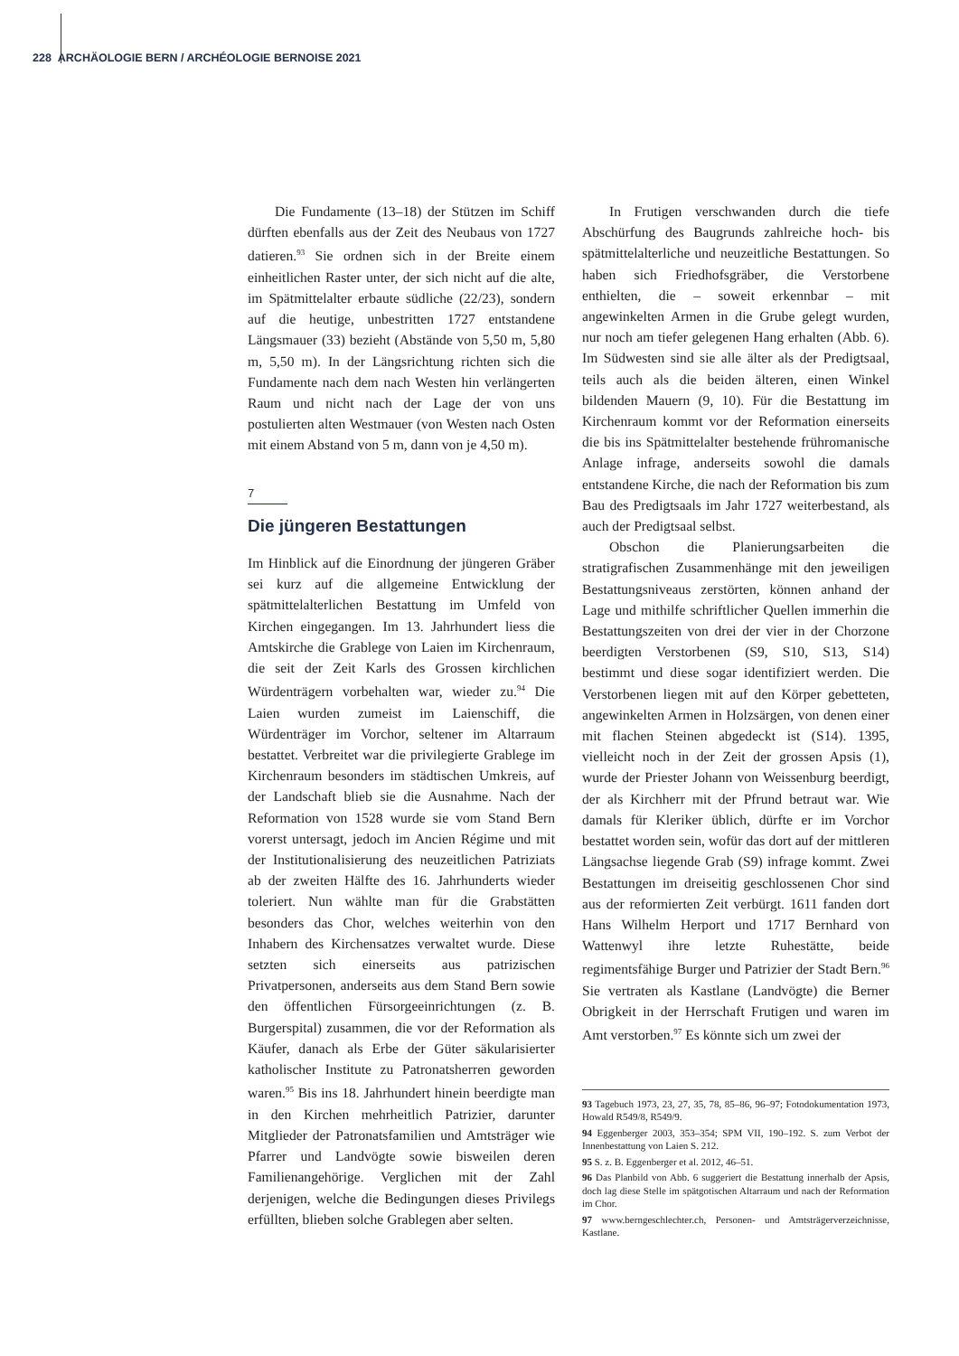228 ARCHÄOLOGIE BERN / ARCHÉOLOGIE BERNOISE 2021
Die Fundamente (13–18) der Stützen im Schiff dürften ebenfalls aus der Zeit des Neubaus von 1727 datieren.<sup>93</sup> Sie ordnen sich in der Breite einem einheitlichen Raster unter, der sich nicht auf die alte, im Spätmittelalter erbaute südliche (22/23), sondern auf die heutige, unbestritten 1727 entstandene Längsmauer (33) bezieht (Abstände von 5,50 m, 5,80 m, 5,50 m). In der Längsrichtung richten sich die Fundamente nach dem nach Westen hin verlängerten Raum und nicht nach der Lage der von uns postulierten alten Westmauer (von Westen nach Osten mit einem Abstand von 5 m, dann von je 4,50 m).
7
Die jüngeren Bestattungen
Im Hinblick auf die Einordnung der jüngeren Gräber sei kurz auf die allgemeine Entwicklung der spätmittelalterlichen Bestattung im Umfeld von Kirchen eingegangen. Im 13. Jahrhundert liess die Amtskirche die Grablege von Laien im Kirchenraum, die seit der Zeit Karls des Grossen kirchlichen Würdenträgern vorbehalten war, wieder zu.<sup>94</sup> Die Laien wurden zumeist im Laienschiff, die Würdenträger im Vorchor, seltener im Altarraum bestattet. Verbreitet war die privilegierte Grablege im Kirchenraum besonders im städtischen Umkreis, auf der Landschaft blieb sie die Ausnahme. Nach der Reformation von 1528 wurde sie vom Stand Bern vorerst untersagt, jedoch im Ancien Régime und mit der Institutionalisierung des neuzeitlichen Patriziats ab der zweiten Hälfte des 16. Jahrhunderts wieder toleriert. Nun wählte man für die Grabstätten besonders das Chor, welches weiterhin von den Inhabern des Kirchensatzes verwaltet wurde. Diese setzten sich einerseits aus patrizischen Privatpersonen, anderseits aus dem Stand Bern sowie den öffentlichen Fürsorgeeinrichtungen (z. B. Burgerspital) zusammen, die vor der Reformation als Käufer, danach als Erbe der Güter säkularisierter katholischer Institute zu Patronatsherren geworden waren.<sup>95</sup> Bis ins 18. Jahrhundert hinein beerdigte man in den Kirchen mehrheitlich Patrizier, darunter Mitglieder der Patronatsfamilien und Amtsträger wie Pfarrer und Landvögte sowie bisweilen deren Familienangehörige. Verglichen mit der Zahl derjenigen, welche die Bedingungen dieses Privilegs erfüllten, blieben solche Grablegen aber selten.
In Frutigen verschwanden durch die tiefe Abschürfung des Baugrunds zahlreiche hoch- bis spätmittelalterliche und neuzeitliche Bestattungen. So haben sich Friedhofsgräber, die Verstorbene enthielten, die – soweit erkennbar – mit angewinkelten Armen in die Grube gelegt wurden, nur noch am tiefer gelegenen Hang erhalten (Abb. 6). Im Südwesten sind sie alle älter als der Predigtsaal, teils auch als die beiden älteren, einen Winkel bildenden Mauern (9, 10). Für die Bestattung im Kirchenraum kommt vor der Reformation einerseits die bis ins Spätmittelalter bestehende frühromanische Anlage infrage, anderseits sowohl die damals entstandene Kirche, die nach der Reformation bis zum Bau des Predigtsaals im Jahr 1727 weiterbestand, als auch der Predigtsaal selbst.
Obschon die Planierungsarbeiten die stratigrafischen Zusammenhänge mit den jeweiligen Bestattungsniveaus zerstörten, können anhand der Lage und mithilfe schriftlicher Quellen immerhin die Bestattungszeiten von drei der vier in der Chorzone beerdigten Verstorbenen (S9, S10, S13, S14) bestimmt und diese sogar identifiziert werden. Die Verstorbenen liegen mit auf den Körper gebetteten, angewinkelten Armen in Holzsärgen, von denen einer mit flachen Steinen abgedeckt ist (S14). 1395, vielleicht noch in der Zeit der grossen Apsis (1), wurde der Priester Johann von Weissenburg beerdigt, der als Kirchherr mit der Pfrund betraut war. Wie damals für Kleriker üblich, dürfte er im Vorchor bestattet worden sein, wofür das dort auf der mittleren Längsachse liegende Grab (S9) infrage kommt. Zwei Bestattungen im dreiseitig geschlossenen Chor sind aus der reformierten Zeit verbürgt. 1611 fanden dort Hans Wilhelm Herport und 1717 Bernhard von Wattenwyl ihre letzte Ruhestätte, beide regimentsfähige Burger und Patrizier der Stadt Bern.<sup>96</sup> Sie vertraten als Kastlane (Landvögte) die Berner Obrigkeit in der Herrschaft Frutigen und waren im Amt verstorben.<sup>97</sup> Es könnte sich um zwei der
93 Tagebuch 1973, 23, 27, 35, 78, 85–86, 96–97; Fotodokumentation 1973, Howald R549/8, R549/9.
94 Eggenberger 2003, 353–354; SPM VII, 190–192. S. zum Verbot der Innenbestattung von Laien S. 212.
95 S. z. B. Eggenberger et al. 2012, 46–51.
96 Das Planbild von Abb. 6 suggeriert die Bestattung innerhalb der Apsis, doch lag diese Stelle im spätgotischen Altarraum und nach der Reformation im Chor.
97 www.berngeschlechter.ch, Personen- und Amtsträgerverzeichnisse, Kastlane.